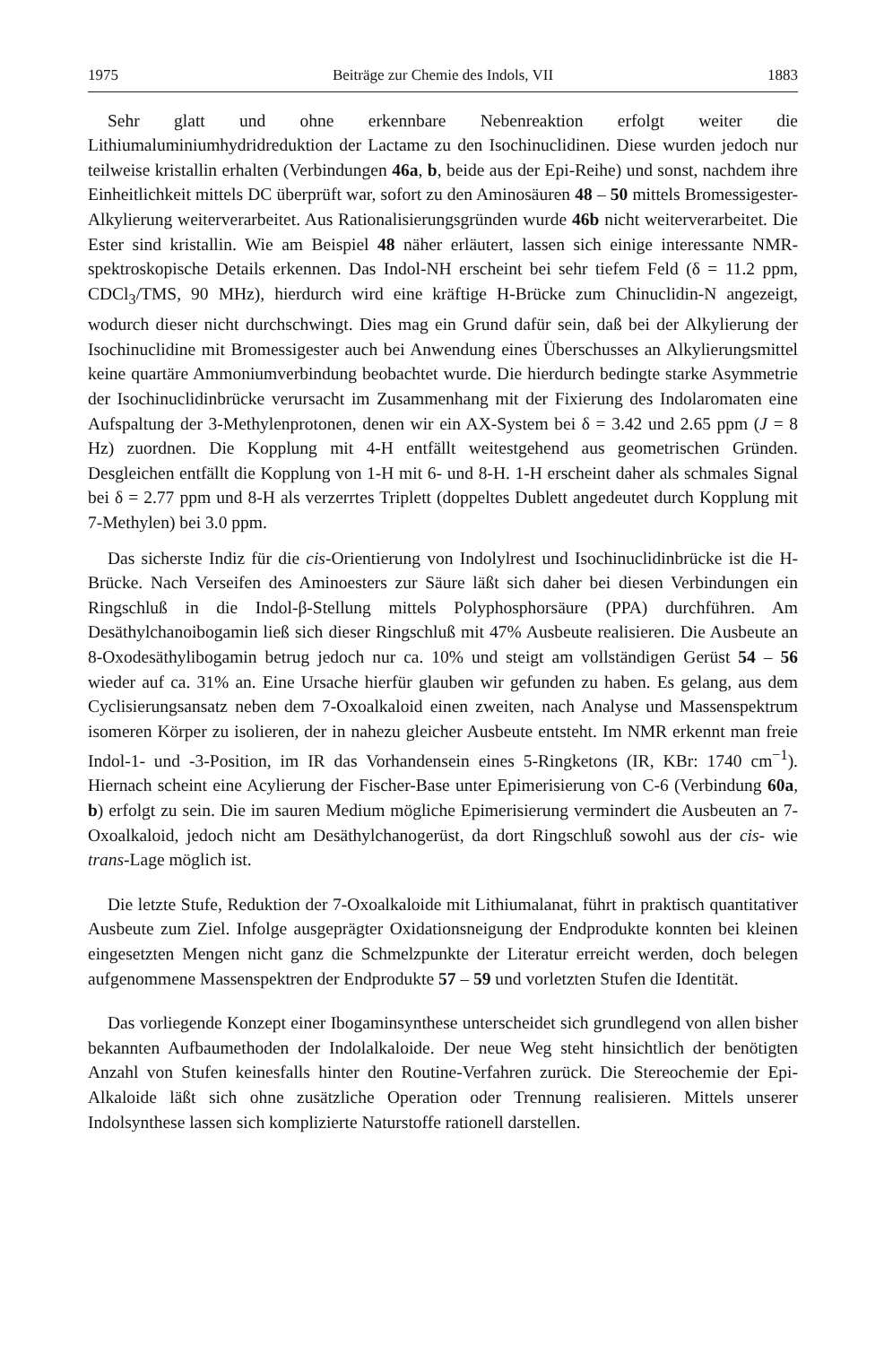1975 Beiträge zur Chemie des Indols, VII 1883
Sehr glatt und ohne erkennbare Nebenreaktion erfolgt weiter die Lithiumaluminiumhydridreduktion der Lactame zu den Isochinuclidinen. Diese wurden jedoch nur teilweise kristallin erhalten (Verbindungen 46a, b, beide aus der Epi-Reihe) und sonst, nachdem ihre Einheitlichkeit mittels DC überprüft war, sofort zu den Aminosäuren 48 – 50 mittels Bromessigester-Alkylierung weiterverarbeitet. Aus Rationalisierungsgründen wurde 46b nicht weiterverarbeitet. Die Ester sind kristallin. Wie am Beispiel 48 näher erläutert, lassen sich einige interessante NMR-spektroskopische Details erkennen. Das Indol-NH erscheint bei sehr tiefem Feld (δ = 11.2 ppm, CDCl<sub>3</sub>/TMS, 90 MHz), hierdurch wird eine kräftige H-Brücke zum Chinuclidin-N angezeigt, wodurch dieser nicht durchschwingt. Dies mag ein Grund dafür sein, daß bei der Alkylierung der Isochinuclidine mit Bromessigester auch bei Anwendung eines Überschusses an Alkylierungsmittel keine quartäre Ammoniumverbindung beobachtet wurde. Die hierdurch bedingte starke Asymmetrie der Isochinuclidinbrücke verursacht im Zusammenhang mit der Fixierung des Indolaromaten eine Aufspaltung der 3-Methylenprotonen, denen wir ein AX-System bei δ = 3.42 und 2.65 ppm (J = 8 Hz) zuordnen. Die Kopplung mit 4-H entfällt weitestgehend aus geometrischen Gründen. Desgleichen entfällt die Kopplung von 1-H mit 6- und 8-H. 1-H erscheint daher als schmales Signal bei δ = 2.77 ppm und 8-H als verzerrtes Triplett (doppeltes Dublett angedeutet durch Kopplung mit 7-Methylen) bei 3.0 ppm.
Das sicherste Indiz für die cis-Orientierung von Indolylrest und Isochinuclidinbrücke ist die H-Brücke. Nach Verseifen des Aminoesters zur Säure läßt sich daher bei diesen Verbindungen ein Ringschluß in die Indol-β-Stellung mittels Polyphosphorsäure (PPA) durchführen. Am Desäthylchanoibogamin ließ sich dieser Ringschluß mit 47% Ausbeute realisieren. Die Ausbeute an 8-Oxodesäthylibogamin betrug jedoch nur ca. 10% und steigt am vollständigen Gerüst 54 – 56 wieder auf ca. 31% an. Eine Ursache hierfür glauben wir gefunden zu haben. Es gelang, aus dem Cyclisierungsansatz neben dem 7-Oxoalkaloid einen zweiten, nach Analyse und Massenspektrum isomeren Körper zu isolieren, der in nahezu gleicher Ausbeute entsteht. Im NMR erkennt man freie Indol-1- und -3-Position, im IR das Vorhandensein eines 5-Ringketons (IR, KBr: 1740 cm<sup>−1</sup>). Hiernach scheint eine Acylierung der Fischer-Base unter Epimerisierung von C-6 (Verbindung 60a, b) erfolgt zu sein. Die im sauren Medium mögliche Epimerisierung vermindert die Ausbeuten an 7-Oxoalkaloid, jedoch nicht am Desäthylchanogerüst, da dort Ringschluß sowohl aus der cis- wie trans-Lage möglich ist.
Die letzte Stufe, Reduktion der 7-Oxoalkaloide mit Lithiumalanat, führt in praktisch quantitativer Ausbeute zum Ziel. Infolge ausgeprägter Oxidationsneigung der Endprodukte konnten bei kleinen eingesetzten Mengen nicht ganz die Schmelzpunkte der Literatur erreicht werden, doch belegen aufgenommene Massenspektren der Endprodukte 57 – 59 und vorletzten Stufen die Identität.
Das vorliegende Konzept einer Ibogaminsynthese unterscheidet sich grundlegend von allen bisher bekannten Aufbaumethoden der Indolalkaloide. Der neue Weg steht hinsichtlich der benötigten Anzahl von Stufen keinesfalls hinter den Routine-Verfahren zurück. Die Stereochemie der Epi-Alkaloide läßt sich ohne zusätzliche Operation oder Trennung realisieren. Mittels unserer Indolsynthese lassen sich komplizierte Naturstoffe rationell darstellen.